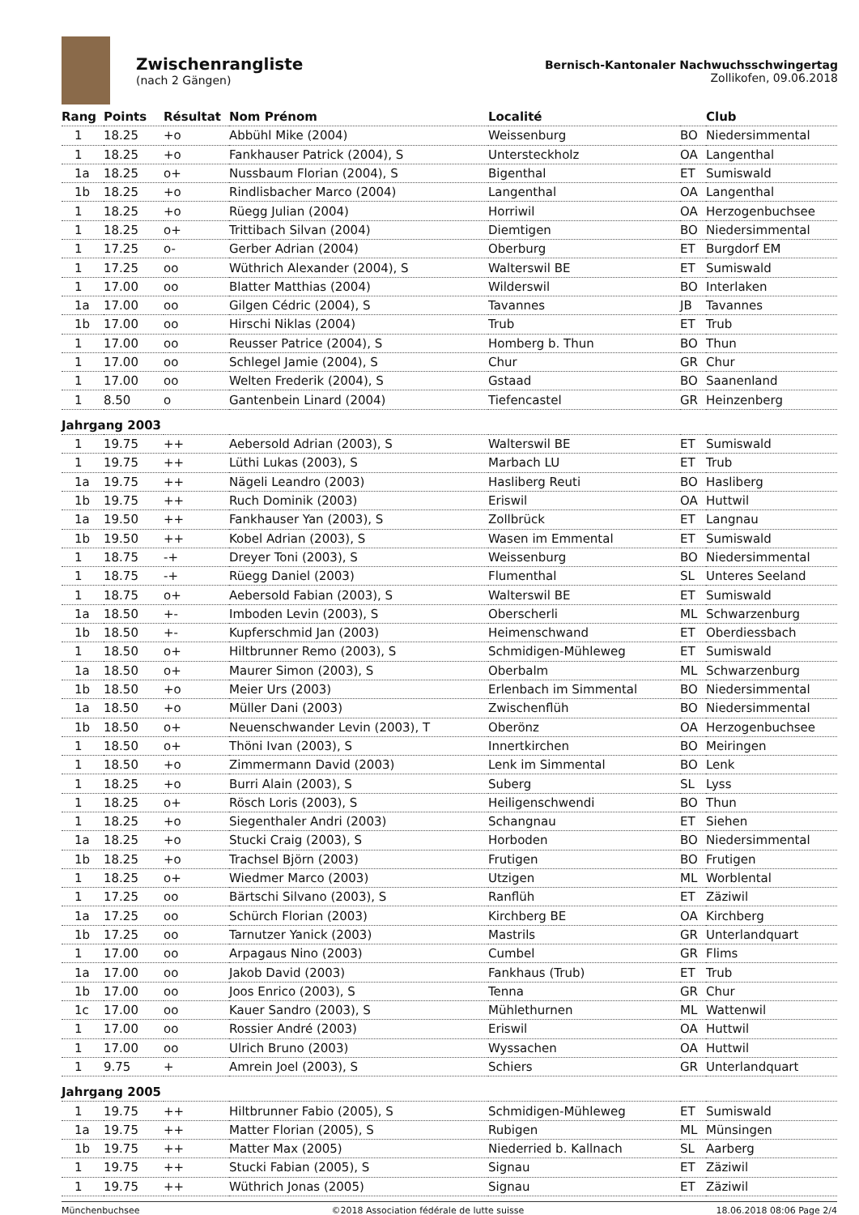Zwischenrangliste
(nach 2 Gängen)
Bernisch-Kantonaler Nachwuchsschwingertag
Zollikofen, 09.06.2018
| Rang | Points | Résultat | Nom Prénom | Localité | | Club |
| --- | --- | --- | --- | --- | --- | --- |
| 1 | 18.25 | +o | Abbühl Mike (2004) | Weissenburg | BO | Niedersimmental |
| 1 | 18.25 | +o | Fankhauser Patrick (2004), S | Untersteckholz | OA | Langenthal |
| 1a | 18.25 | o+ | Nussbaum Florian (2004), S | Bigenthal | ET | Sumiswald |
| 1b | 18.25 | +o | Rindlisbacher Marco (2004) | Langenthal | OA | Langenthal |
| 1 | 18.25 | +o | Rüegg Julian (2004) | Horriwil | OA | Herzogenbuchsee |
| 1 | 18.25 | o+ | Trittibach Silvan (2004) | Diemtigen | BO | Niedersimmental |
| 1 | 17.25 | o- | Gerber Adrian (2004) | Oberburg | ET | Burgdorf EM |
| 1 | 17.25 | oo | Wüthrich Alexander (2004), S | Walterswil BE | ET | Sumiswald |
| 1 | 17.00 | oo | Blatter Matthias (2004) | Wilderswil | BO | Interlaken |
| 1a | 17.00 | oo | Gilgen Cédric (2004), S | Tavannes | JB | Tavannes |
| 1b | 17.00 | oo | Hirschi Niklas (2004) | Trub | ET | Trub |
| 1 | 17.00 | oo | Reusser Patrice (2004), S | Homberg b. Thun | BO | Thun |
| 1 | 17.00 | oo | Schlegel Jamie (2004), S | Chur | GR | Chur |
| 1 | 17.00 | oo | Welten Frederik (2004), S | Gstaad | BO | Saanenland |
| 1 | 8.50 | o | Gantenbein Linard (2004) | Tiefencastel | GR | Heinzenberg |
| Jahrgang 2003 | | | | | | |
| 1 | 19.75 | ++ | Aebersold Adrian (2003), S | Walterswil BE | ET | Sumiswald |
| 1 | 19.75 | ++ | Lüthi Lukas (2003), S | Marbach LU | ET | Trub |
| 1a | 19.75 | ++ | Nägeli Leandro (2003) | Hasliberg Reuti | BO | Hasliberg |
| 1b | 19.75 | ++ | Ruch Dominik (2003) | Eriswil | OA | Huttwil |
| 1a | 19.50 | ++ | Fankhauser Yan (2003), S | Zollbrück | ET | Langnau |
| 1b | 19.50 | ++ | Kobel Adrian (2003), S | Wasen im Emmental | ET | Sumiswald |
| 1 | 18.75 | -+ | Dreyer Toni (2003), S | Weissenburg | BO | Niedersimmental |
| 1 | 18.75 | -+ | Rüegg Daniel (2003) | Flumenthal | SL | Unteres Seeland |
| 1 | 18.75 | o+ | Aebersold Fabian (2003), S | Walterswil BE | ET | Sumiswald |
| 1a | 18.50 | +- | Imboden Levin (2003), S | Oberscherli | ML | Schwarzenburg |
| 1b | 18.50 | +- | Kupferschmid Jan (2003) | Heimenschwand | ET | Oberdiessbach |
| 1 | 18.50 | o+ | Hiltbrunner Remo (2003), S | Schmidigen-Mühleweg | ET | Sumiswald |
| 1a | 18.50 | o+ | Maurer Simon (2003), S | Oberbalm | ML | Schwarzenburg |
| 1b | 18.50 | +o | Meier Urs (2003) | Erlenbach im Simmental | BO | Niedersimmental |
| 1a | 18.50 | +o | Müller Dani (2003) | Zwischenflüh | BO | Niedersimmental |
| 1b | 18.50 | o+ | Neuenschwander Levin (2003), T | Oberönz | OA | Herzogenbuchsee |
| 1 | 18.50 | o+ | Thöni Ivan (2003), S | Innertkirchen | BO | Meiringen |
| 1 | 18.50 | +o | Zimmermann David (2003) | Lenk im Simmental | BO | Lenk |
| 1 | 18.25 | +o | Burri Alain (2003), S | Suberg | SL | Lyss |
| 1 | 18.25 | o+ | Rösch Loris (2003), S | Heiligenschwendi | BO | Thun |
| 1 | 18.25 | +o | Siegenthaler Andri (2003) | Schangnau | ET | Siehen |
| 1a | 18.25 | +o | Stucki Craig (2003), S | Horboden | BO | Niedersimmental |
| 1b | 18.25 | +o | Trachsel Björn (2003) | Frutigen | BO | Frutigen |
| 1 | 18.25 | o+ | Wiedmer Marco (2003) | Utzigen | ML | Worblental |
| 1 | 17.25 | oo | Bärtschi Silvano (2003), S | Ranflüh | ET | Zäziwil |
| 1a | 17.25 | oo | Schürch Florian (2003) | Kirchberg BE | OA | Kirchberg |
| 1b | 17.25 | oo | Tarnutzer Yanick (2003) | Mastrils | GR | Unterlandquart |
| 1 | 17.00 | oo | Arpagaus Nino (2003) | Cumbel | GR | Flims |
| 1a | 17.00 | oo | Jakob David (2003) | Fankhaus (Trub) | ET | Trub |
| 1b | 17.00 | oo | Joos Enrico (2003), S | Tenna | GR | Chur |
| 1c | 17.00 | oo | Kauer Sandro (2003), S | Mühlethurnen | ML | Wattenwil |
| 1 | 17.00 | oo | Rossier André (2003) | Eriswil | OA | Huttwil |
| 1 | 17.00 | oo | Ulrich Bruno (2003) | Wyssachen | OA | Huttwil |
| 1 | 9.75 | + | Amrein Joel (2003), S | Schiers | GR | Unterlandquart |
| Jahrgang 2005 | | | | | | |
| 1 | 19.75 | ++ | Hiltbrunner Fabio (2005), S | Schmidigen-Mühleweg | ET | Sumiswald |
| 1a | 19.75 | ++ | Matter Florian (2005), S | Rubigen | ML | Münsingen |
| 1b | 19.75 | ++ | Matter Max (2005) | Niederried b. Kallnach | SL | Aarberg |
| 1 | 19.75 | ++ | Stucki Fabian (2005), S | Signau | ET | Zäziwil |
| 1 | 19.75 | ++ | Wüthrich Jonas (2005) | Signau | ET | Zäziwil |
Münchenbuchsee ©2018 Association fédérale de lutte suisse 18.06.2018 08:06 Page 2/4